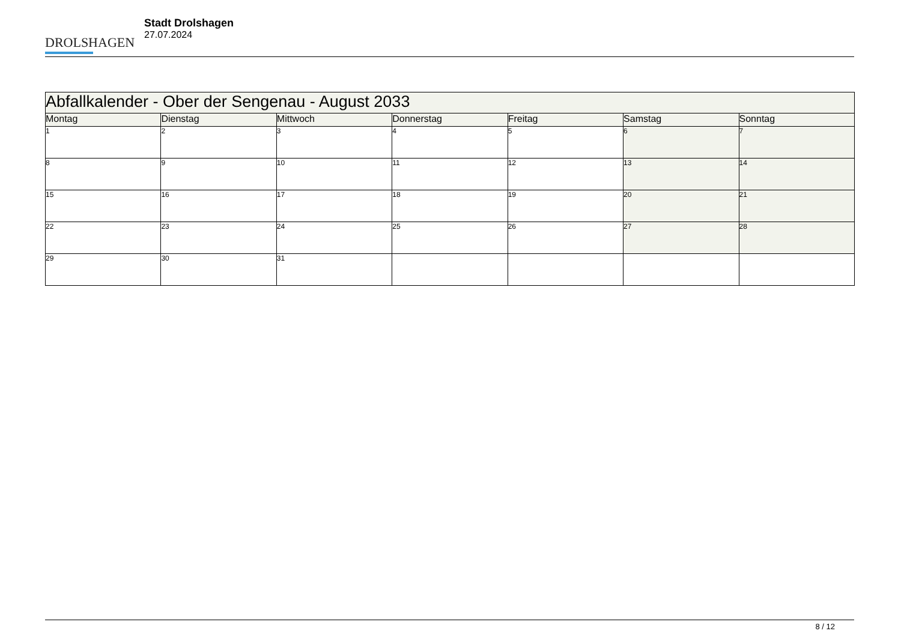DROLSHAGEN
Stadt Drolshagen
27.07.2024
| Abfallkalender - Ober der Sengenau - August 2033 | | | | | | |
| --- | --- | --- | --- | --- | --- | --- |
| Montag | Dienstag | Mittwoch | Donnerstag | Freitag | Samstag | Sonntag |
| 1 | 2 | 3 | 4 | 5 | 6 | 7 |
| 8 | 9 | 10 | 11 | 12 | 13 | 14 |
| 15 | 16 | 17 | 18 | 19 | 20 | 21 |
| 22 | 23 | 24 | 25 | 26 | 27 | 28 |
| 29 | 30 | 31 | | | | |
8 / 12